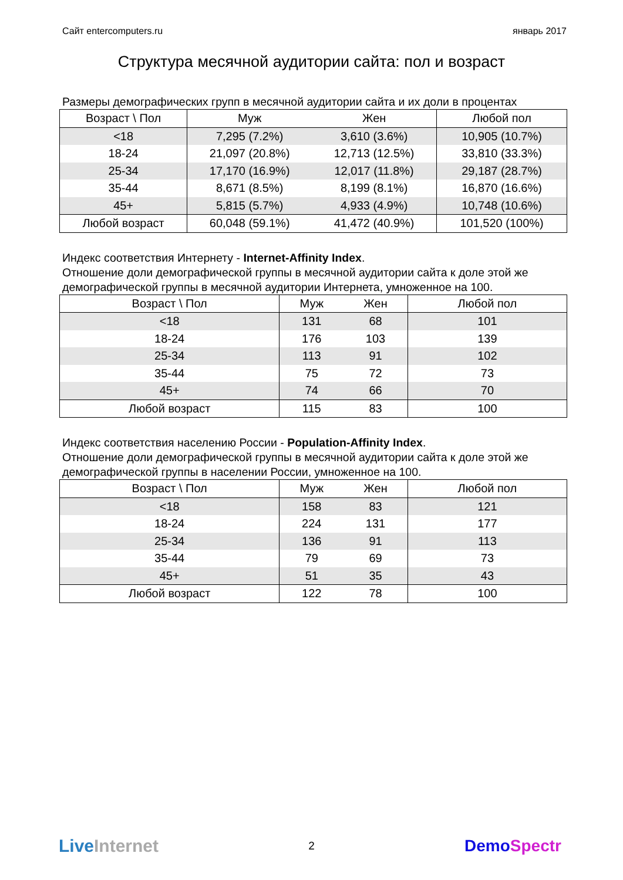Сайт entercomputers.ru январь 2017
Структура месячной аудитории сайта: пол и возраст
Размеры демографических групп в месячной аудитории сайта и их доли в процентах
| Возраст \ Пол | Муж | Жен | Любой пол |
| --- | --- | --- | --- |
| <18 | 7,295 (7.2%) | 3,610 (3.6%) | 10,905 (10.7%) |
| 18-24 | 21,097 (20.8%) | 12,713 (12.5%) | 33,810 (33.3%) |
| 25-34 | 17,170 (16.9%) | 12,017 (11.8%) | 29,187 (28.7%) |
| 35-44 | 8,671 (8.5%) | 8,199 (8.1%) | 16,870 (16.6%) |
| 45+ | 5,815 (5.7%) | 4,933 (4.9%) | 10,748 (10.6%) |
| Любой возраст | 60,048 (59.1%) | 41,472 (40.9%) | 101,520 (100%) |
Индекс соответствия Интернету - Internet-Affinity Index.
Отношение доли демографической группы в месячной аудитории сайта к доле этой же демографической группы в месячной аудитории Интернета, умноженное на 100.
| Возраст \ Пол | Муж | Жен | Любой пол |
| --- | --- | --- | --- |
| <18 | 131 | 68 | 101 |
| 18-24 | 176 | 103 | 139 |
| 25-34 | 113 | 91 | 102 |
| 35-44 | 75 | 72 | 73 |
| 45+ | 74 | 66 | 70 |
| Любой возраст | 115 | 83 | 100 |
Индекс соответствия населению России - Population-Affinity Index.
Отношение доли демографической группы в месячной аудитории сайта к доле этой же демографической группы в населении России, умноженное на 100.
| Возраст \ Пол | Муж | Жен | Любой пол |
| --- | --- | --- | --- |
| <18 | 158 | 83 | 121 |
| 18-24 | 224 | 131 | 177 |
| 25-34 | 136 | 91 | 113 |
| 35-44 | 79 | 69 | 73 |
| 45+ | 51 | 35 | 43 |
| Любой возраст | 122 | 78 | 100 |
Live Internet 2 Demo Spectr